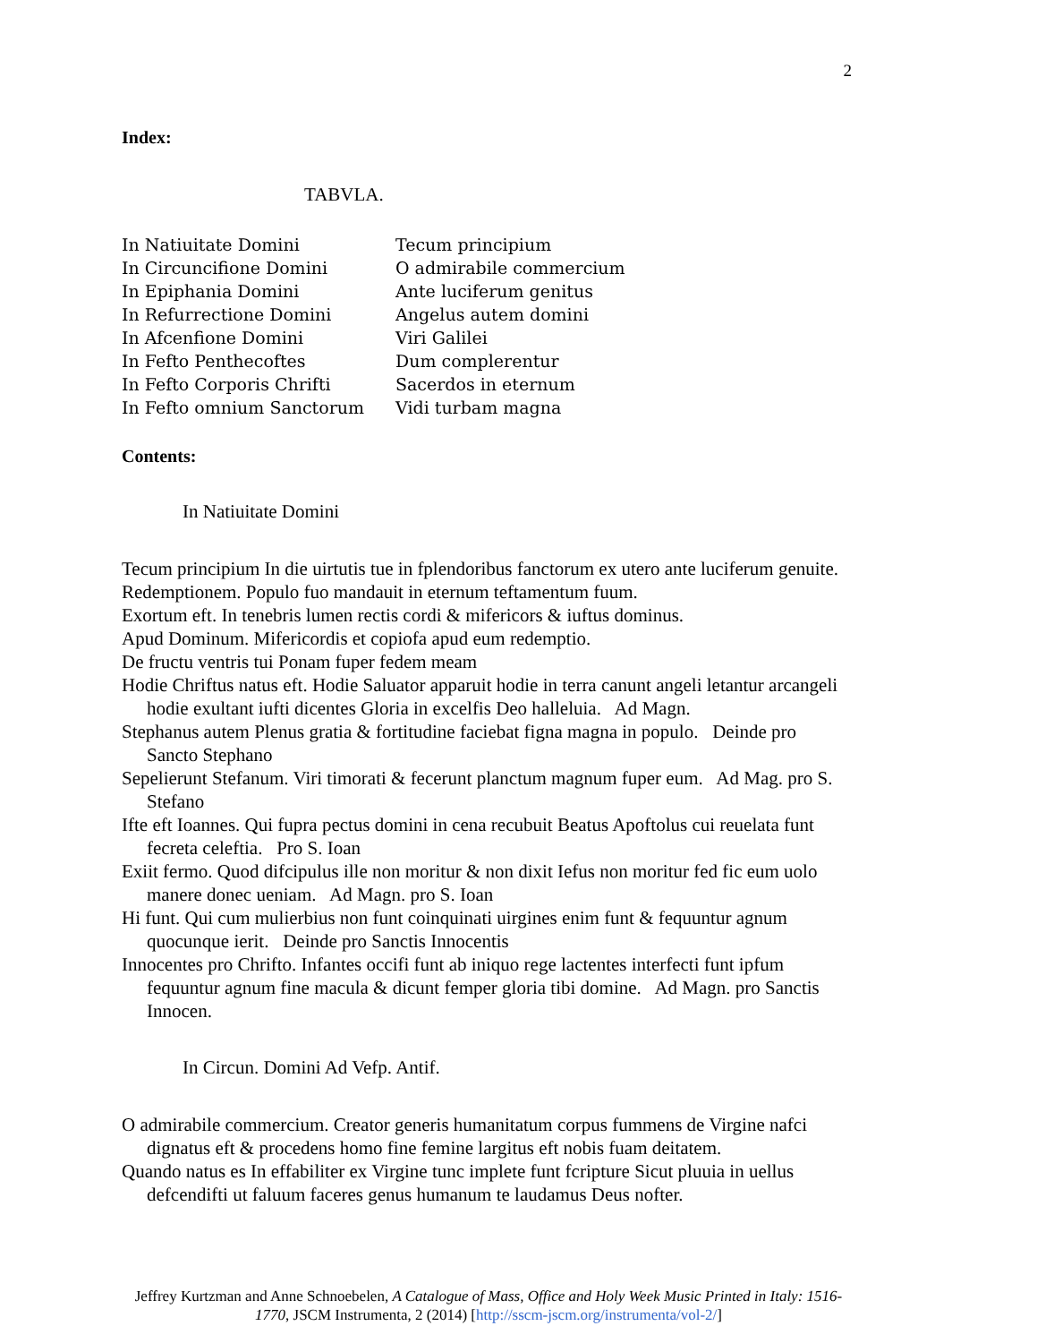2
Index:
TABVLA.
In Natiuitate Domini
Tecum principium
In Circuncifione Domini
O admirabile commercium
In Epiphania Domini
Ante luciferum genitus
In Refurrectione Domini
Angelus autem domini
In Afcenfione Domini
Viri Galilei
In Fefto Penthecoftes
Dum complerentur
In Fefto Corporis Chrifti
Sacerdos in eternum
In Fefto omnium Sanctorum
Vidi turbam magna
Contents:
In Natiuitate Domini
Tecum principium In die uirtutis tue in fplendoribus fanctorum ex utero ante luciferum genuite.
Redemptionem. Populo fuo mandauit in eternum teftamentum fuum.
Exortum eft. In tenebris lumen rectis cordi & mifericors & iuftus dominus.
Apud Dominum. Mifericordis et copiofa apud eum redemptio.
De fructu ventris tui Ponam fuper fedem meam
Hodie Chriftus natus eft. Hodie Saluator apparuit hodie in terra canunt angeli letantur arcangeli hodie exultant iufti dicentes Gloria in excelfis Deo halleluia. Ad Magn.
Stephanus autem Plenus gratia & fortitudine faciebat figna magna in populo. Deinde pro Sancto Stephano
Sepelierunt Stefanum. Viri timorati & fecerunt planctum magnum fuper eum. Ad Mag. pro S. Stefano
Ifte eft Ioannes. Qui fupra pectus domini in cena recubuit Beatus Apoftolus cui reuelata funt fecreta celeftia. Pro S. Ioan
Exiit fermo. Quod difcipulus ille non moritur & non dixit Iefus non moritur fed fic eum uolo manere donec ueniam. Ad Magn. pro S. Ioan
Hi funt. Qui cum mulierbius non funt coinquinati uirgines enim funt & fequuntur agnum quocunque ierit. Deinde pro Sanctis Innocentis
Innocentes pro Chrifto. Infantes occifi funt ab iniquo rege lactentes interfecti funt ipfum fequuntur agnum fine macula & dicunt femper gloria tibi domine. Ad Magn. pro Sanctis Innocen.
In Circun. Domini Ad Vefp. Antif.
O admirabile commercium. Creator generis humanitatum corpus fummens de Virgine nafci dignatus eft & procedens homo fine femine largitus eft nobis fuam deitatem.
Quando natus es In effabiliter ex Virgine tunc implete funt fcripture Sicut pluuia in uellus defcendifti ut faluum faceres genus humanum te laudamus Deus nofter.
Jeffrey Kurtzman and Anne Schnoebelen, A Catalogue of Mass, Office and Holy Week Music Printed in Italy: 1516-1770, JSCM Instrumenta, 2 (2014) [http://sscm-jscm.org/instrumenta/vol-2/]